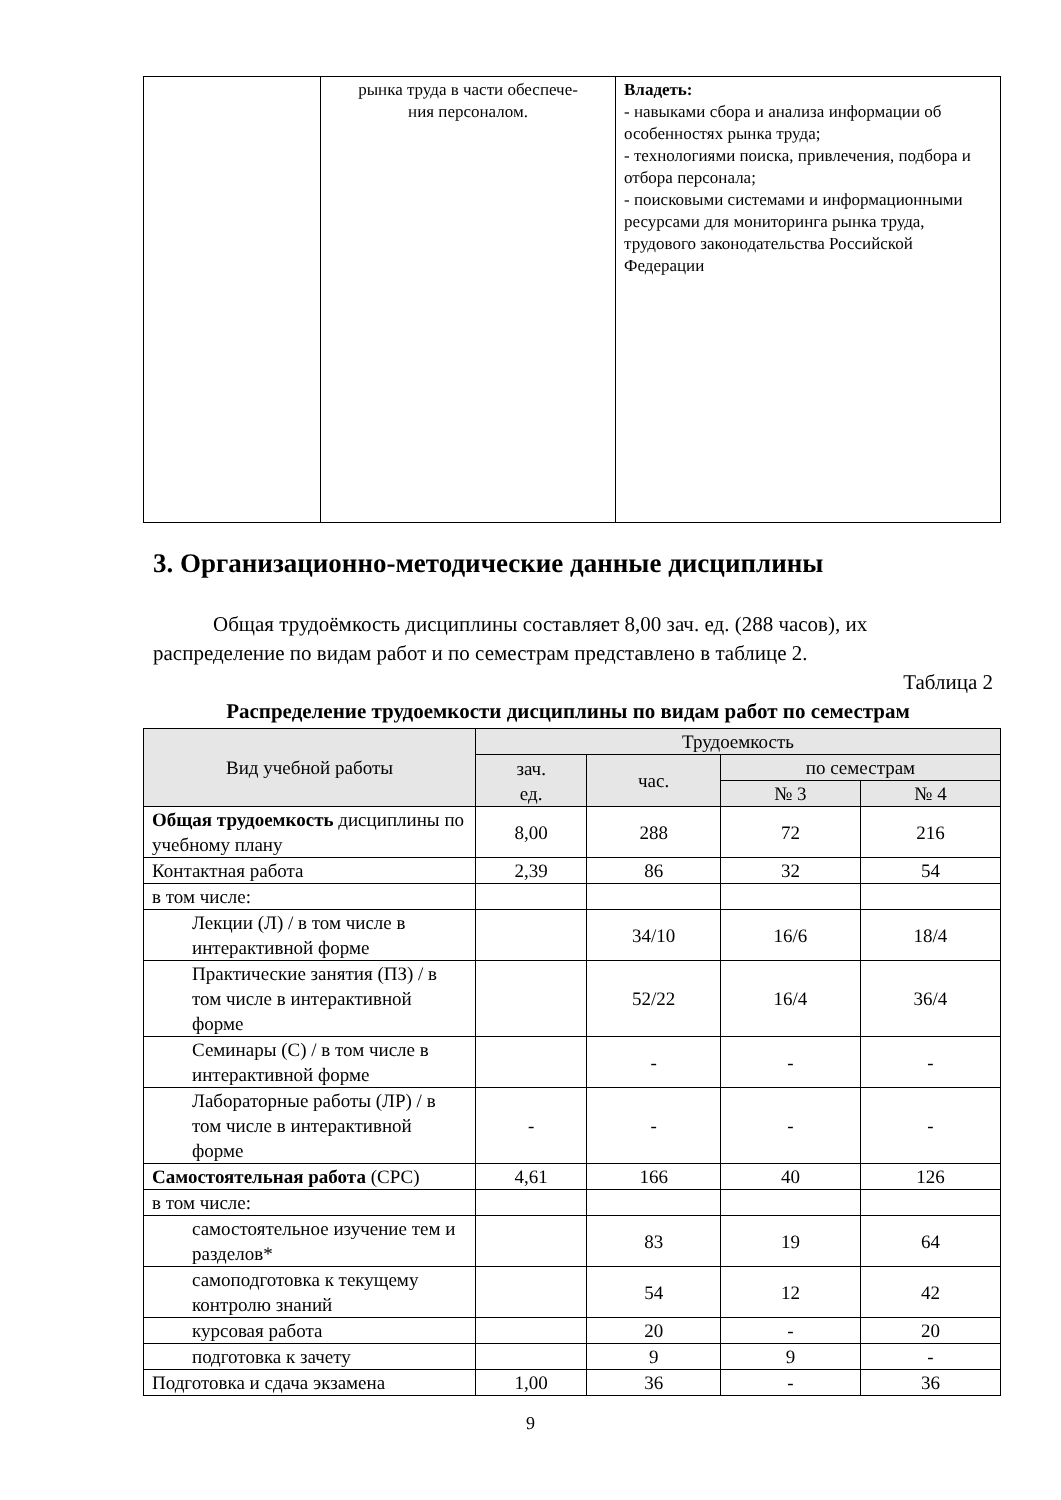| | рынка труда в части обеспече- ния персоналом. | Владеть: - навыками сбора и анализа информации об особенностях рынка труда; - технологиями поиска, привлечения, подбора и отбора персонала; - поисковыми системами и информационными ресурсами для мониторинга рынка труда, трудового законодательства Российской Федерации |
3. Организационно-методические данные дисциплины
Общая трудоёмкость дисциплины составляет 8,00 зач. ед. (288 часов), их распределение по видам работ и по семестрам представлено в таблице 2.
Таблица 2
Распределение трудоемкости дисциплины по видам работ по семестрам
| Вид учебной работы | Трудоемкость | | | |
| --- | --- | --- | --- | --- |
| | зач. ед. | час. | по семестрам | |
| | | | № 3 | № 4 |
| Общая трудоемкость дисциплины по учебному плану | 8,00 | 288 | 72 | 216 |
| Контактная работа | 2,39 | 86 | 32 | 54 |
| в том числе: | | | | |
| Лекции (Л) / в том числе в интерактивной форме | | 34/10 | 16/6 | 18/4 |
| Практические занятия (ПЗ) / в том числе в интерактивной форме | | 52/22 | 16/4 | 36/4 |
| Семинары (С) / в том числе в интерактивной форме | | - | - | - |
| Лабораторные работы (ЛР) / в том числе в интерактивной форме | - | - | - | - |
| Самостоятельная работа (СРС) | 4,61 | 166 | 40 | 126 |
| в том числе: | | | | |
| самостоятельное изучение тем и разделов* | | 83 | 19 | 64 |
| самоподготовка к текущему контролю знаний | | 54 | 12 | 42 |
| курсовая работа | | 20 | - | 20 |
| подготовка к зачету | | 9 | 9 | - |
| Подготовка и сдача экзамена | 1,00 | 36 | - | 36 |
9